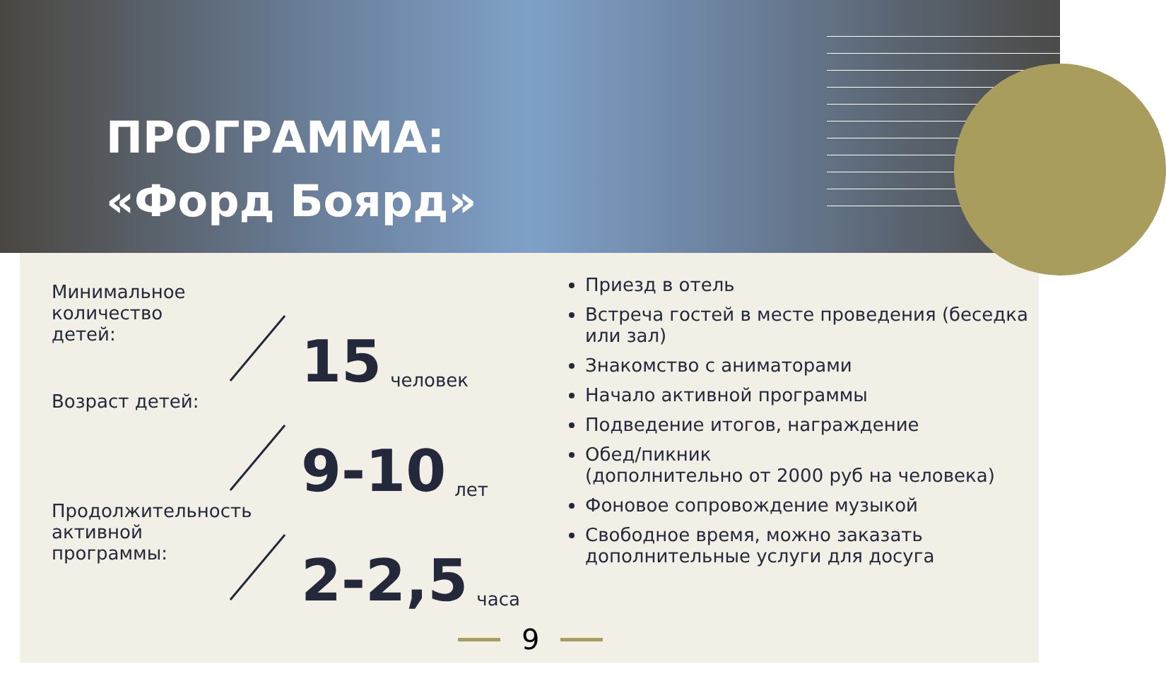ПРОГРАММА:
«Форд Боярд»
Минимальное количество детей:
15 человек
Возраст детей:
9-10 лет
Продолжительность активной программы:
2-2,5 часа
Приезд в отель
Встреча гостей в месте проведения (беседка или зал)
Знакомство с аниматорами
Начало активной программы
Подведение итогов, награждение
Обед/пикник
(дополнительно от 2000 руб на человека)
Фоновое сопровождение музыкой
Свободное время, можно заказать дополнительные услуги для досуга
9